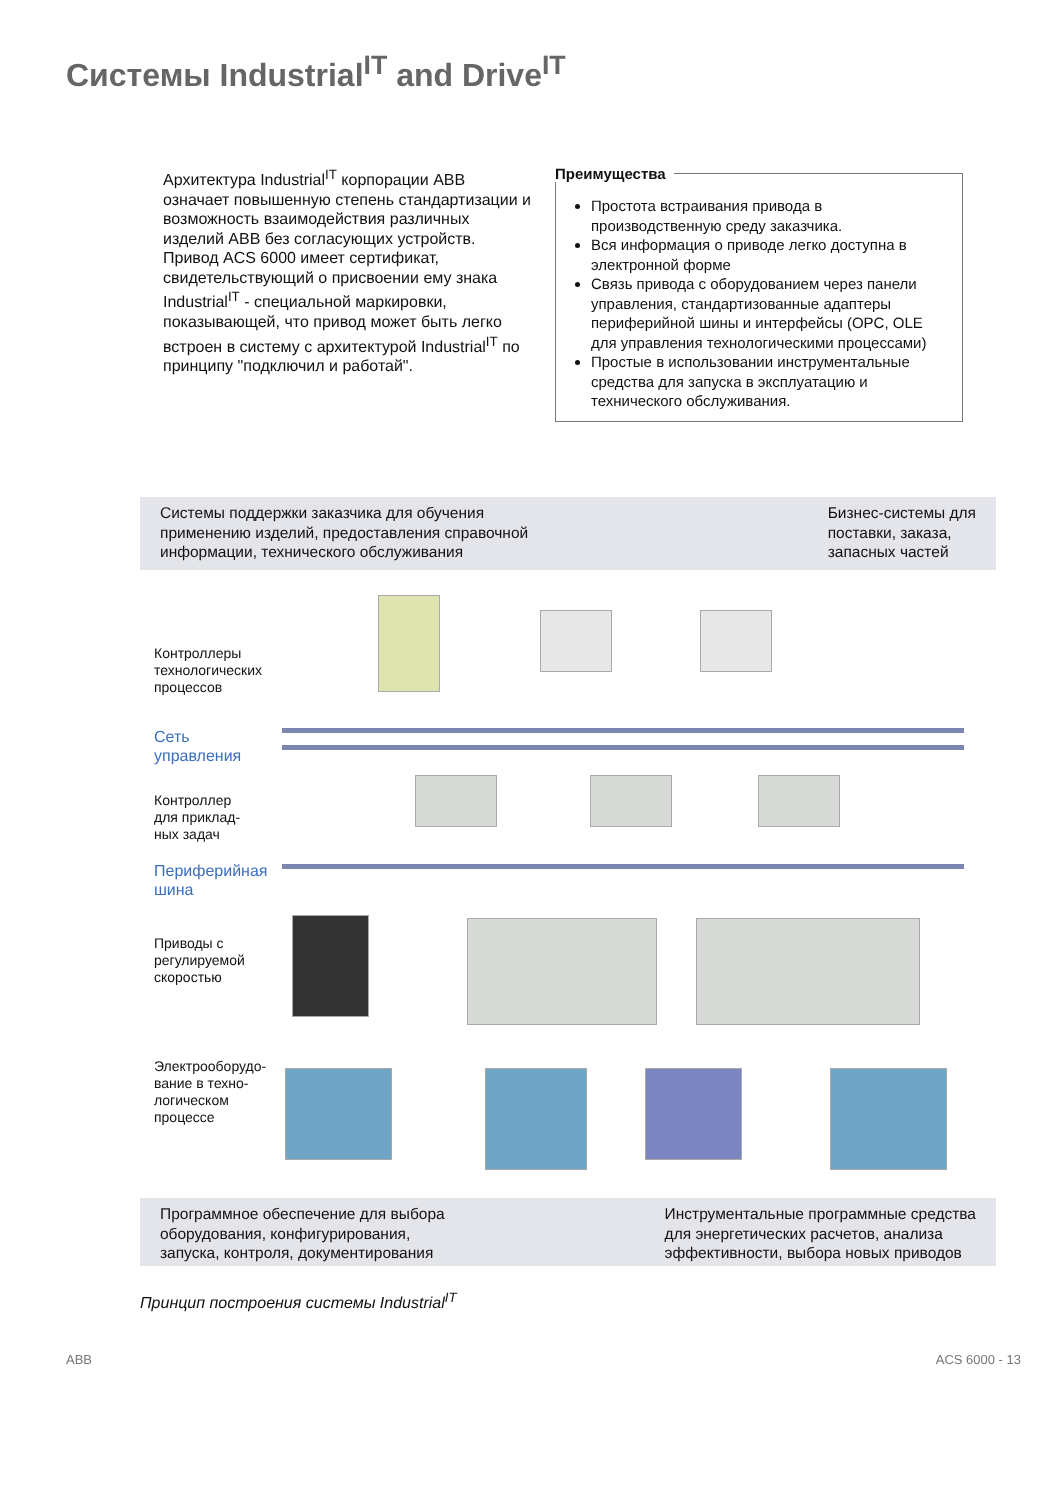Системы Industrial<sup>IT</sup> and Drive<sup>IT</sup>
Архитектура Industrial<sup>IT</sup> корпорации ABB означает повышенную степень стандартизации и возможность взаимодействия различных изделий ABB без согласующих устройств.
Привод ACS 6000 имеет сертификат, свидетельствующий о присвоении ему знака Industrial<sup>IT</sup> - специальной маркировки, показывающей, что привод может быть легко встроен в систему с архитектурой Industrial<sup>IT</sup> по принципу "подключил и работай".
Преимущества
Простота встраивания привода в производственную среду заказчика.
Вся информация о приводе легко доступна в электронной форме
Связь привода с оборудованием через панели управления, стандартизованные адаптеры периферийной шины и интерфейсы (OPC, OLE для управления технологическими процессами)
Простые в использовании инструментальные средства для запуска в эксплуатацию и технического обслуживания.
Системы поддержки заказчика для обучения
применению изделий, предоставления справочной
информации, технического обслуживания
Бизнес-системы для
поставки, заказа,
запасных частей
Контроллеры
технологических
процессов
Сеть
управления
Контроллер
для приклад-
ных задач
Периферийная
шина
Приводы с
регулируемой
скоростью
Электрооборудо-
вание в техно-
логическом
процессе
Программное обеспечение для выбора
оборудования, конфигурирования,
запуска, контроля, документирования
Инструментальные программные средства
для энергетических расчетов, анализа
эффективности, выбора новых приводов
Принцип построения системы Industrial<sup>IT</sup>
ABB ACS 6000 - 13